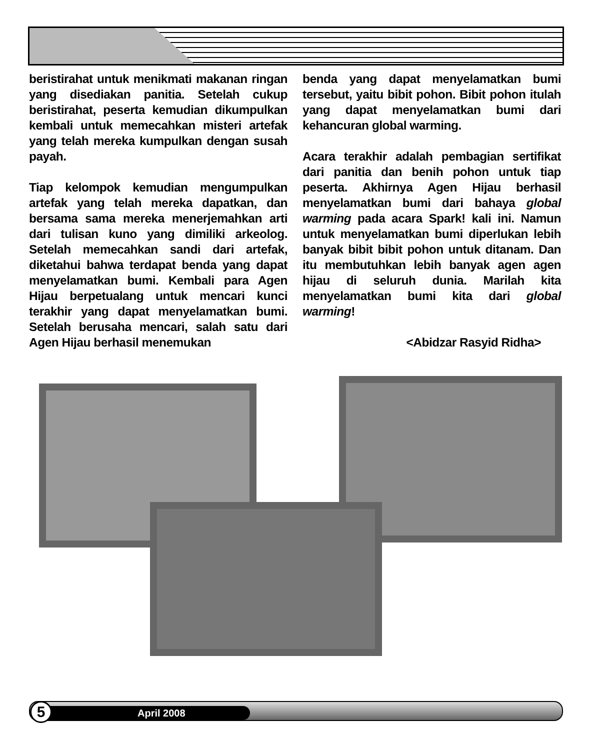beristirahat untuk menikmati makanan ringan yang disediakan panitia. Setelah cukup beristirahat, peserta kemudian dikumpulkan kembali untuk memecahkan misteri artefak yang telah mereka kumpulkan dengan susah payah.
Tiap kelompok kemudian mengumpulkan artefak yang telah mereka dapatkan, dan bersama sama mereka menerjemahkan arti dari tulisan kuno yang dimiliki arkeolog. Setelah memecahkan sandi dari artefak, diketahui bahwa terdapat benda yang dapat menyelamatkan bumi. Kembali para Agen Hijau berpetualang untuk mencari kunci terakhir yang dapat menyelamatkan bumi. Setelah berusaha mencari, salah satu dari Agen Hijau berhasil menemukan
benda yang dapat menyelamatkan bumi tersebut, yaitu bibit pohon. Bibit pohon itulah yang dapat menyelamatkan bumi dari kehancuran global warming.
Acara terakhir adalah pembagian sertifikat dari panitia dan benih pohon untuk tiap peserta. Akhirnya Agen Hijau berhasil menyelamatkan bumi dari bahaya global warming pada acara Spark! kali ini. Namun untuk menyelamatkan bumi diperlukan lebih banyak bibit bibit pohon untuk ditanam. Dan itu membutuhkan lebih banyak agen agen hijau di seluruh dunia. Marilah kita menyelamatkan bumi kita dari global warming!
<Abidzar Rasyid Ridha>
April 2008 5